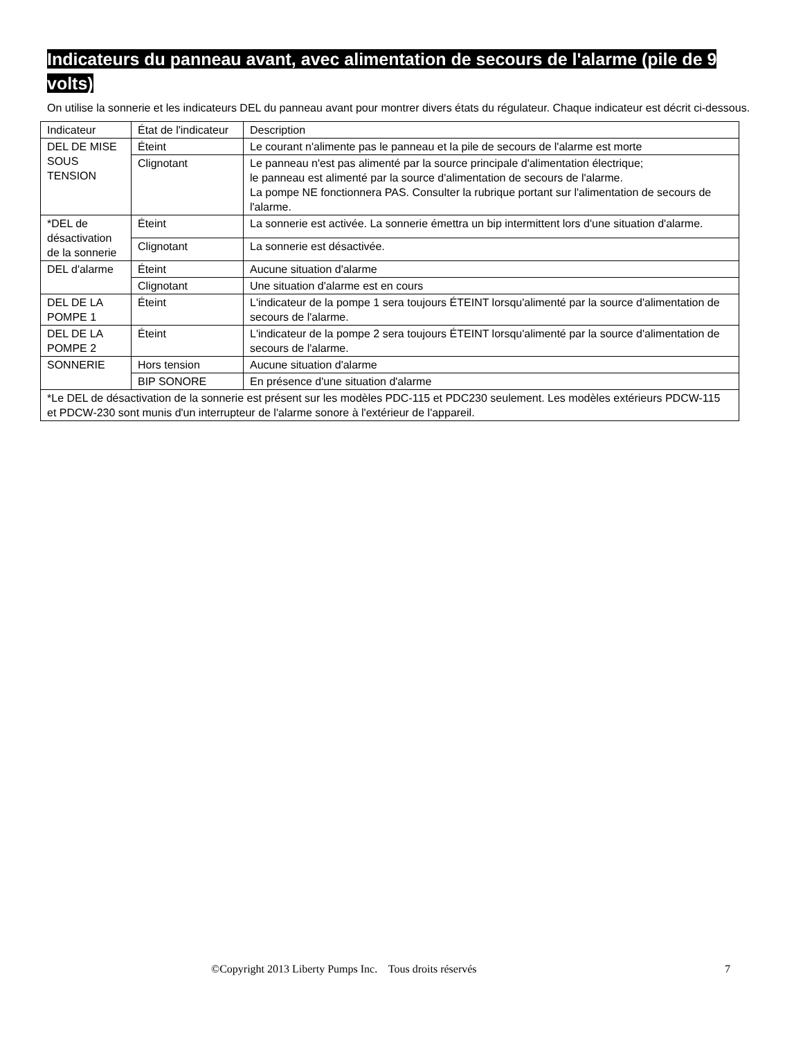Indicateurs du panneau avant, avec alimentation de secours de l'alarme (pile de 9 volts)
On utilise la sonnerie et les indicateurs DEL du panneau avant pour montrer divers états du régulateur. Chaque indicateur est décrit ci-dessous.
| Indicateur | État de l'indicateur | Description |
| DEL DE MISE SOUS TENSION | Éteint | Le courant n'alimente pas le panneau et la pile de secours de l'alarme est morte |
| | Clignotant | Le panneau n'est pas alimenté par la source principale d'alimentation électrique; le panneau est alimenté par la source d'alimentation de secours de l'alarme. La pompe NE fonctionnera PAS. Consulter la rubrique portant sur l'alimentation de secours de l'alarme. |
| *DEL de désactivation de la sonnerie | Éteint | La sonnerie est activée. La sonnerie émettra un bip intermittent lors d'une situation d'alarme. |
| | Clignotant | La sonnerie est désactivée. |
| DEL d'alarme | Éteint | Aucune situation d'alarme |
| | Clignotant | Une situation d'alarme est en cours |
| DEL DE LA POMPE 1 | Éteint | L'indicateur de la pompe 1 sera toujours ÉTEINT lorsqu'alimenté par la source d'alimentation de secours de l'alarme. |
| DEL DE LA POMPE 2 | Éteint | L'indicateur de la pompe 2 sera toujours ÉTEINT lorsqu'alimenté par la source d'alimentation de secours de l'alarme. |
| SONNERIE | Hors tension | Aucune situation d'alarme |
| | BIP SONORE | En présence d'une situation d'alarme |
| *Le DEL de désactivation de la sonnerie est présent sur les modèles PDC-115 et PDC230 seulement. Les modèles extérieurs PDCW-115 et PDCW-230 sont munis d'un interrupteur de l'alarme sonore à l'extérieur de l'appareil. | | |
©Copyright 2013 Liberty Pumps Inc. Tous droits réservés 7